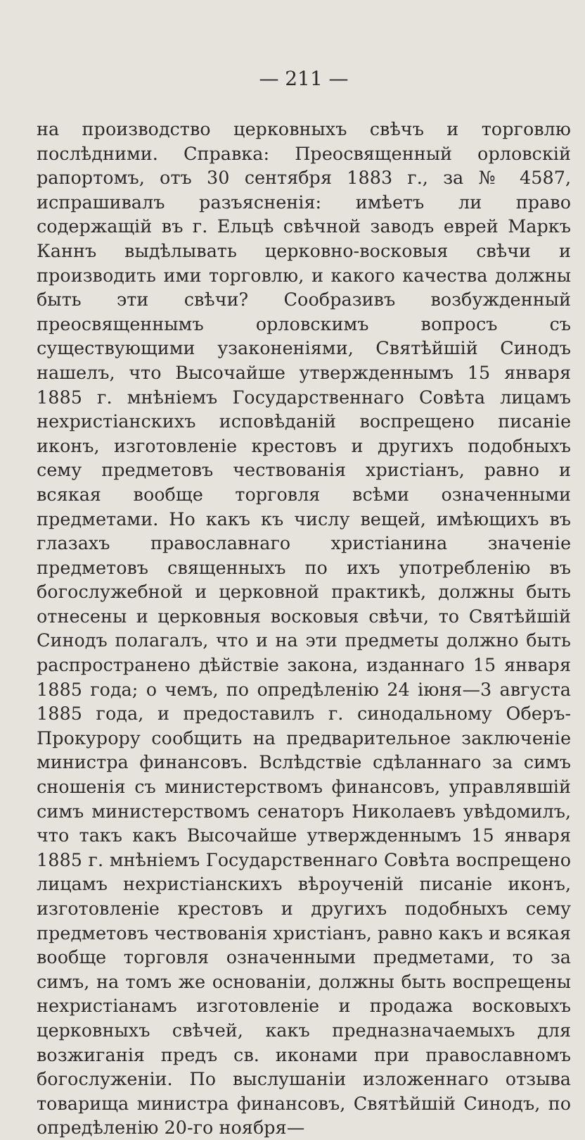— 211 —
на производство церковныхъ свѣчъ и торговлю послѣдними. Справка: Преосвященный орловскій рапортомъ, отъ 30 сентября 1883 г., за № 4587, испрашивалъ разъясненія: имѣетъ ли право содержащій въ г. Ельцѣ свѣчной заводъ еврей Маркъ Каннъ выдѣлывать церковно-восковыя свѣчи и производить ими торговлю, и какого качества должны быть эти свѣчи? Сообразивъ возбужденный преосвященнымъ орловскимъ вопросъ съ существующими узаконеніями, Святѣйшій Синодъ нашелъ, что Высочайше утвержденнымъ 15 января 1885 г. мнѣніемъ Государственнаго Совѣта лицамъ нехристіанскихъ исповѣданій воспрещено писаніе иконъ, изготовленіе крестовъ и другихъ подобныхъ сему предметовъ чествованія христіанъ, равно и всякая вообще торговля всѣми означенными предметами. Но какъ къ числу вещей, имѣющихъ въ глазахъ православнаго христіанина значеніе предметовъ священныхъ по ихъ употребленію въ богослужебной и церковной практикѣ, должны быть отнесены и церковныя восковыя свѣчи, то Святѣйшій Синодъ полагалъ, что и на эти предметы должно быть распространено дѣйствіе закона, изданнаго 15 января 1885 года; о чемъ, по опредѣленію 24 іюня—3 августа 1885 года, и предоставилъ г. синодальному Оберъ-Прокурору сообщить на предварительное заключеніе министра финансовъ. Вслѣдствіе сдѣланнаго за симъ сношенія съ министерствомъ финансовъ, управлявшій симъ министерствомъ сенаторъ Николаевъ увѣдомилъ, что такъ какъ Высочайше утвержденнымъ 15 января 1885 г. мнѣніемъ Государственнаго Совѣта воспрещено лицамъ нехристіанскихъ вѣроученій писаніе иконъ, изготовленіе крестовъ и другихъ подобныхъ сему предметовъ чествованія христіанъ, равно какъ и всякая вообще торговля означенными предметами, то за симъ, на томъ же основаніи, должны быть воспрещены нехристіанамъ изготовленіе и продажа восковыхъ церковныхъ свѣчей, какъ предназначаемыхъ для возжиганія предъ св. иконами при православномъ богослуженіи. По выслушаніи изложеннаго отзыва товарища министра финансовъ, Святѣйшій Синодъ, по опредѣленію 20-го ноября—